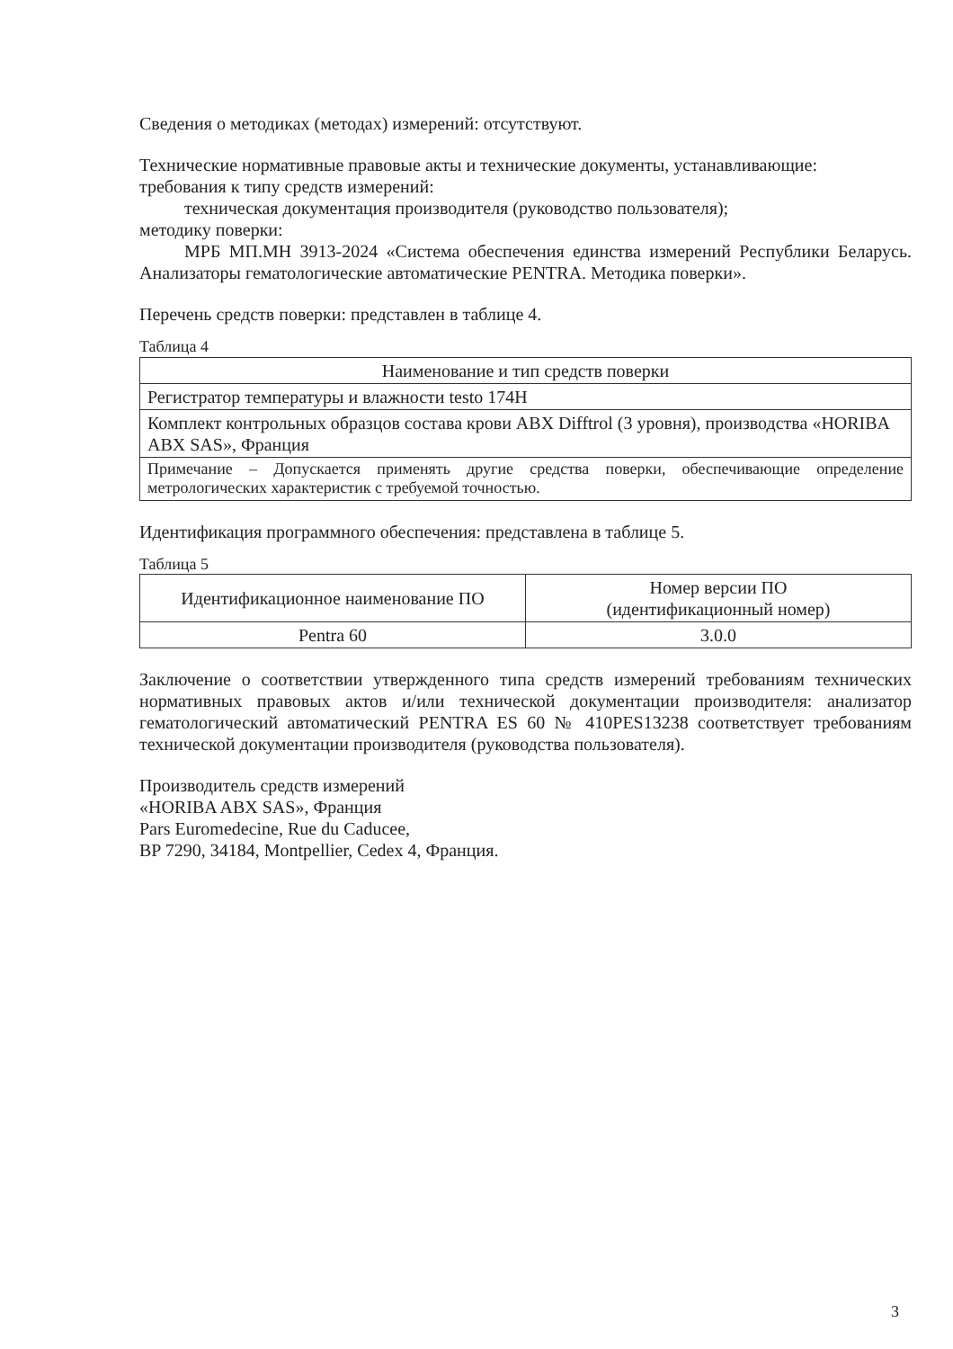Сведения о методиках (методах) измерений: отсутствуют.
Технические нормативные правовые акты и технические документы, устанавливающие:
требования к типу средств измерений:
техническая документация производителя (руководство пользователя);
методику поверки:
МРБ МП.МН 3913-2024 «Система обеспечения единства измерений Республики Беларусь. Анализаторы гематологические автоматические PENTRA. Методика поверки».
Перечень средств поверки: представлен в таблице 4.
Таблица 4
| Наименование и тип средств поверки |
| --- |
| Регистратор температуры и влажности testo 174H |
| Комплект контрольных образцов состава крови ABX Difftrol (3 уровня), производства «HORIBA ABX SAS», Франция |
| Примечание – Допускается применять другие средства поверки, обеспечивающие определение метрологических характеристик с требуемой точностью. |
Идентификация программного обеспечения: представлена в таблице 5.
Таблица 5
| Идентификационное наименование ПО | Номер версии ПО (идентификационный номер) |
| --- | --- |
| Pentra 60 | 3.0.0 |
Заключение о соответствии утвержденного типа средств измерений требованиям технических нормативных правовых актов и/или технической документации производителя: анализатор гематологический автоматический PENTRA ES 60 № 410PES13238 соответствует требованиям технической документации производителя (руководства пользователя).
Производитель средств измерений
«HORIBA ABX SAS», Франция
Pars Euromedecine, Rue du Caducee,
BP 7290, 34184, Montpellier, Cedex 4, Франция.
3